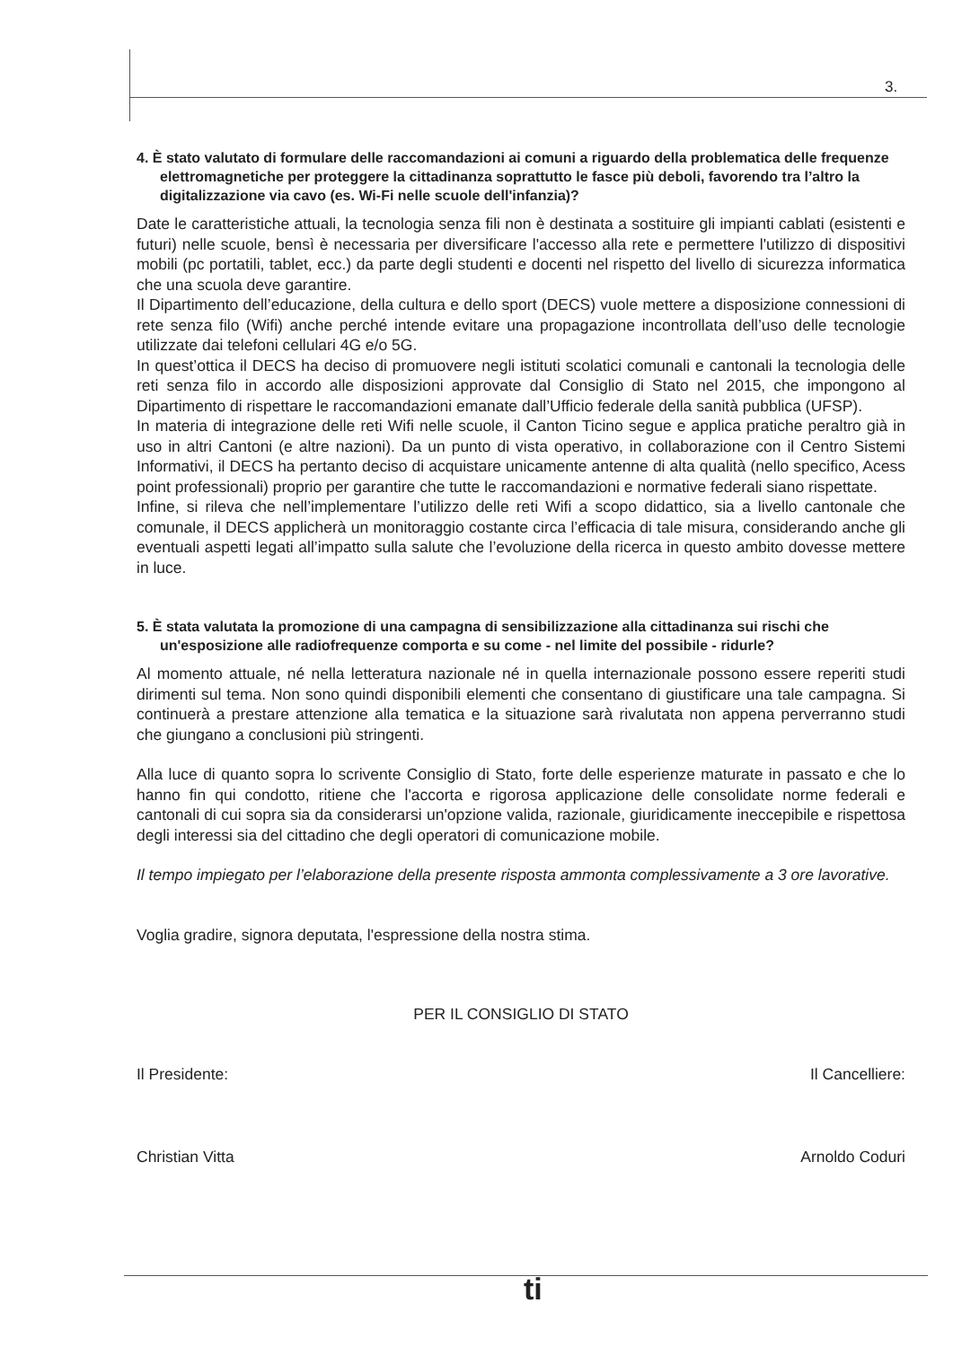3.
4. È stato valutato di formulare delle raccomandazioni ai comuni a riguardo della problematica delle frequenze elettromagnetiche per proteggere la cittadinanza soprattutto le fasce più deboli, favorendo tra l’altro la digitalizzazione via cavo (es. Wi-Fi nelle scuole dell'infanzia)?
Date le caratteristiche attuali, la tecnologia senza fili non è destinata a sostituire gli impianti cablati (esistenti e futuri) nelle scuole, bensì è necessaria per diversificare l'accesso alla rete e permettere l'utilizzo di dispositivi mobili (pc portatili, tablet, ecc.) da parte degli studenti e docenti nel rispetto del livello di sicurezza informatica che una scuola deve garantire.
Il Dipartimento dell’educazione, della cultura e dello sport (DECS) vuole mettere a disposizione connessioni di rete senza filo (Wifi) anche perché intende evitare una propagazione incontrollata dell’uso delle tecnologie utilizzate dai telefoni cellulari 4G e/o 5G.
In quest’ottica il DECS ha deciso di promuovere negli istituti scolatici comunali e cantonali la tecnologia delle reti senza filo in accordo alle disposizioni approvate dal Consiglio di Stato nel 2015, che impongono al Dipartimento di rispettare le raccomandazioni emanate dall’Ufficio federale della sanità pubblica (UFSP).
In materia di integrazione delle reti Wifi nelle scuole, il Canton Ticino segue e applica pratiche peraltro già in uso in altri Cantoni (e altre nazioni). Da un punto di vista operativo, in collaborazione con il Centro Sistemi Informativi, il DECS ha pertanto deciso di acquistare unicamente antenne di alta qualità (nello specifico, Acess point professionali) proprio per garantire che tutte le raccomandazioni e normative federali siano rispettate.
Infine, si rileva che nell’implementare l’utilizzo delle reti Wifi a scopo didattico, sia a livello cantonale che comunale, il DECS applicherà un monitoraggio costante circa l’efficacia di tale misura, considerando anche gli eventuali aspetti legati all’impatto sulla salute che l’evoluzione della ricerca in questo ambito dovesse mettere in luce.
5. È stata valutata la promozione di una campagna di sensibilizzazione alla cittadinanza sui rischi che un'esposizione alle radiofrequenze comporta e su come - nel limite del possibile - ridurle?
Al momento attuale, né nella letteratura nazionale né in quella internazionale possono essere reperiti studi dirimenti sul tema. Non sono quindi disponibili elementi che consentano di giustificare una tale campagna. Si continuerà a prestare attenzione alla tematica e la situazione sarà rivalutata non appena perverranno studi che giungano a conclusioni più stringenti.
Alla luce di quanto sopra lo scrivente Consiglio di Stato, forte delle esperienze maturate in passato e che lo hanno fin qui condotto, ritiene che l'accorta e rigorosa applicazione delle consolidate norme federali e cantonali di cui sopra sia da considerarsi un'opzione valida, razionale, giuridicamente ineccepibile e rispettosa degli interessi sia del cittadino che degli operatori di comunicazione mobile.
Il tempo impiegato per l’elaborazione della presente risposta ammonta complessivamente a 3 ore lavorative.
Voglia gradire, signora deputata, l'espressione della nostra stima.
PER IL CONSIGLIO DI STATO
Il Presidente: Il Cancelliere:
Christian Vitta Arnoldo Coduri
ti